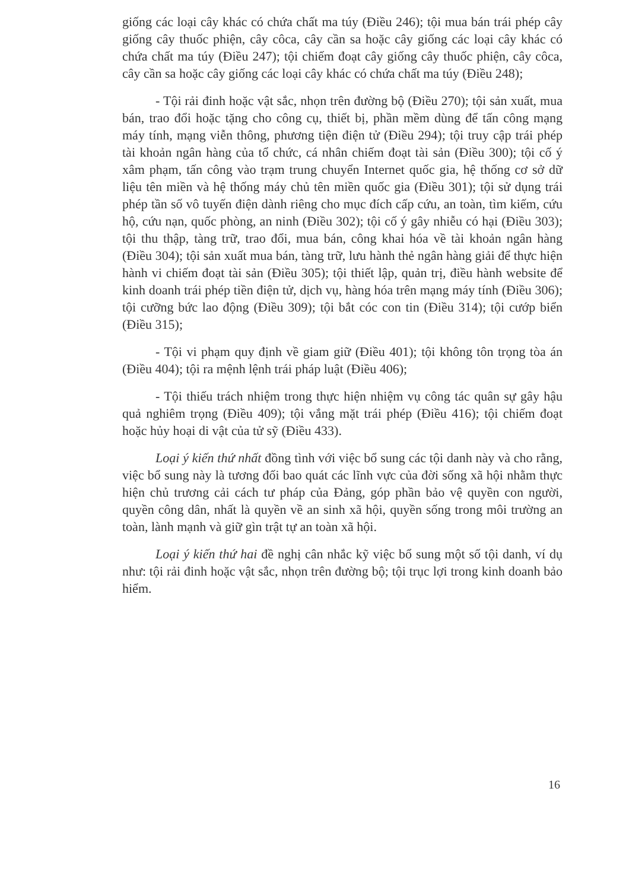giống các loại cây khác có chứa chất ma túy (Điều 246); tội mua bán trái phép cây giống cây thuốc phiện, cây côca, cây cần sa hoặc cây giống các loại cây khác có chứa chất ma túy (Điều 247); tội chiếm đoạt cây giống cây thuốc phiện, cây côca, cây cần sa hoặc cây giống các loại cây khác có chứa chất ma túy (Điều 248);
- Tội rải đinh hoặc vật sắc, nhọn trên đường bộ (Điều 270); tội sản xuất, mua bán, trao đổi hoặc tặng cho công cụ, thiết bị, phần mềm dùng để tấn công mạng máy tính, mạng viễn thông, phương tiện điện tử (Điều 294); tội truy cập trái phép tài khoản ngân hàng của tổ chức, cá nhân chiếm đoạt tài sản (Điều 300); tội cố ý xâm phạm, tấn công vào trạm trung chuyển Internet quốc gia, hệ thống cơ sở dữ liệu tên miền và hệ thống máy chủ tên miền quốc gia (Điều 301); tội sử dụng trái phép tần số vô tuyến điện dành riêng cho mục đích cấp cứu, an toàn, tìm kiếm, cứu hộ, cứu nạn, quốc phòng, an ninh (Điều 302); tội cố ý gây nhiễu có hại (Điều 303); tội thu thập, tàng trữ, trao đổi, mua bán, công khai hóa về tài khoản ngân hàng (Điều 304); tội sản xuất mua bán, tàng trữ, lưu hành thẻ ngân hàng giải để thực hiện hành vi chiếm đoạt tài sản (Điều 305); tội thiết lập, quản trị, điều hành website để kinh doanh trái phép tiền điện tử, dịch vụ, hàng hóa trên mạng máy tính (Điều 306); tội cưỡng bức lao động (Điều 309); tội bắt cóc con tin (Điều 314); tội cướp biển (Điều 315);
- Tội vi phạm quy định về giam giữ (Điều 401); tội không tôn trọng tòa án (Điều 404); tội ra mệnh lệnh trái pháp luật (Điều 406);
- Tội thiếu trách nhiệm trong thực hiện nhiệm vụ công tác quân sự gây hậu quả nghiêm trọng (Điều 409); tội vắng mặt trái phép (Điều 416); tội chiếm đoạt hoặc hủy hoại di vật của tử sỹ (Điều 433).
Loại ý kiến thứ nhất đồng tình với việc bổ sung các tội danh này và cho rằng, việc bổ sung này là tương đối bao quát các lĩnh vực của đời sống xã hội nhằm thực hiện chủ trương cải cách tư pháp của Đảng, góp phần bảo vệ quyền con người, quyền công dân, nhất là quyền về an sinh xã hội, quyền sống trong môi trường an toàn, lành mạnh và giữ gìn trật tự an toàn xã hội.
Loại ý kiến thứ hai đề nghị cân nhắc kỹ việc bổ sung một số tội danh, ví dụ như: tội rải đinh hoặc vật sắc, nhọn trên đường bộ; tội trục lợi trong kinh doanh bảo hiểm.
16